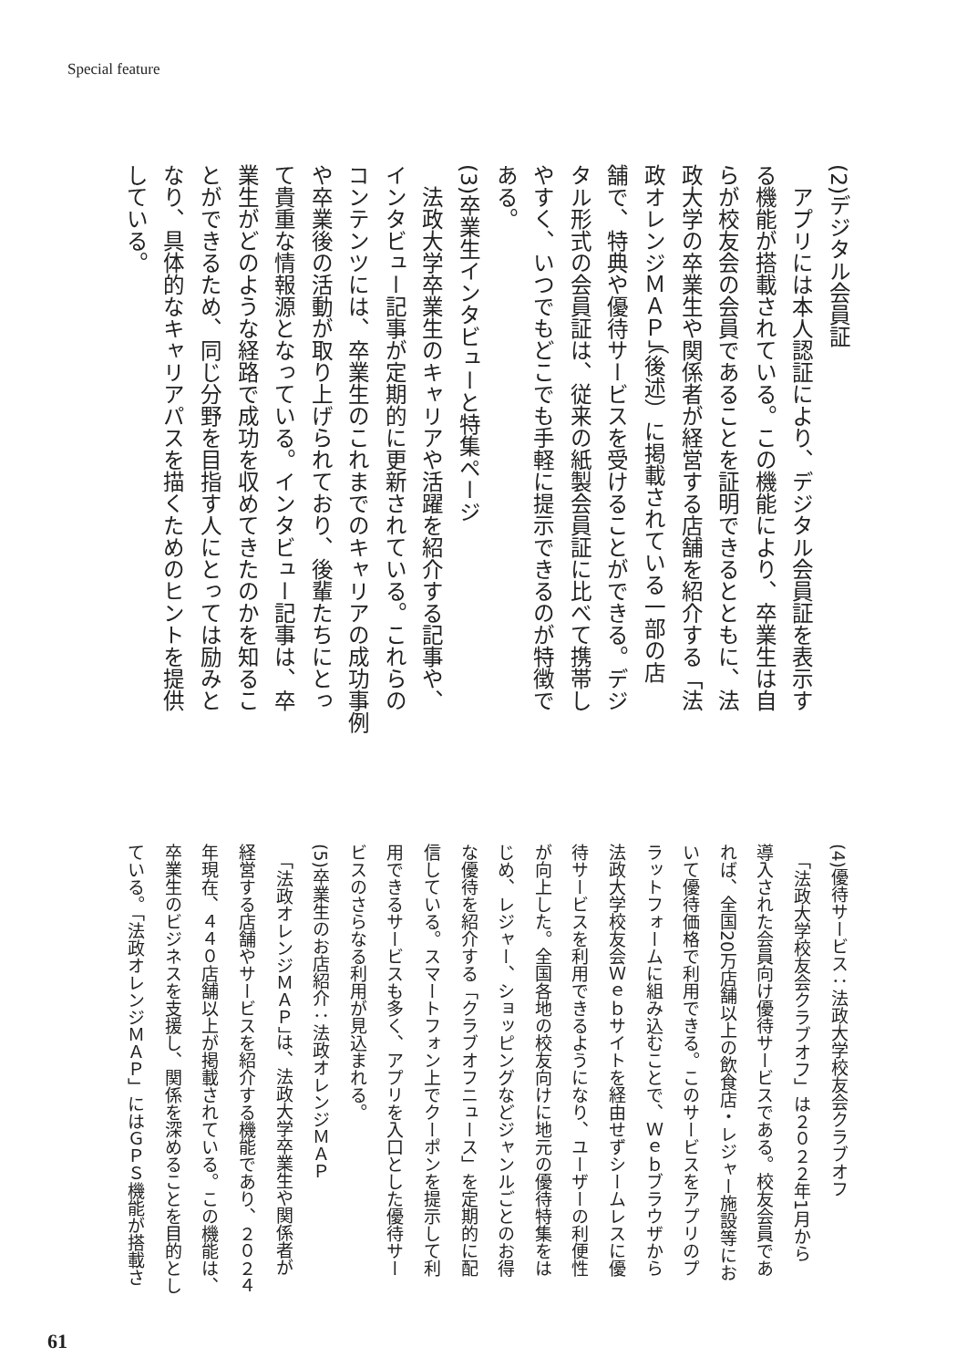Special feature
(2)デジタル会員証
　アプリには本人認証により、デジタル会員証を表示す
る機能が搭載されている。この機能により、卒業生は自
らが校友会の会員であることを証明できるとともに、法
政大学の卒業生や関係者が経営する店舗を紹介する「法
政オレンジＭＡＰ」（後述）に掲載されている一部の店
舗で、特典や優待サービスを受けることができる。デジ
タル形式の会員証は、従来の紙製会員証に比べて携帯し
やすく、いつでもどこでも手軽に提示できるのが特徴で
ある。
(3)卒業生インタビューと特集ページ
　法政大学卒業生のキャリアや活躍を紹介する記事や、
インタビュー記事が定期的に更新されている。これらの
コンテンツには、卒業生のこれまでのキャリアの成功事例
や卒業後の活動が取り上げられており、後輩たちにとっ
て貴重な情報源となっている。インタビュー記事は、卒
業生がどのような経路で成功を収めてきたのかを知るこ
とができるため、同じ分野を目指す人にとっては励みと
なり、具体的なキャリアパスを描くためのヒントを提供
している。
(4)優待サービス：法政大学校友会クラブオフ
　「法政大学校友会クラブオフ」は２０２２年1月から
導入された会員向け優待サービスである。校友会員であ
れば、全国20万店舗以上の飲食店・レジャー施設等にお
いて優待価格で利用できる。このサービスをアプリのプ
ラットフォームに組み込むことで、Ｗｅｂブラウザから
法政大学校友会Ｗｅｂサイトを経由せずシームレスに優
待サービスを利用できるようになり、ユーザーの利便性
が向上した。全国各地の校友向けに地元の優待特集をは
じめ、レジャー、ショッピングなどジャンルごとのお得
な優待を紹介する「クラブオフニュース」を定期的に配
信している。スマートフォン上でクーポンを提示して利
用できるサービスも多く、アプリを入口とした優待サー
ビスのさらなる利用が見込まれる。
(5)卒業生のお店紹介：法政オレンジＭＡＰ
　「法政オレンジＭＡＰ」は、法政大学卒業生や関係者が
経営する店舗やサービスを紹介する機能であり、２０２４
年現在、４４０店舗以上が掲載されている。この機能は、
卒業生のビジネスを支援し、関係を深めることを目的とし
ている。「法政オレンジＭＡＰ」にはＧＰＳ機能が搭載さ
61